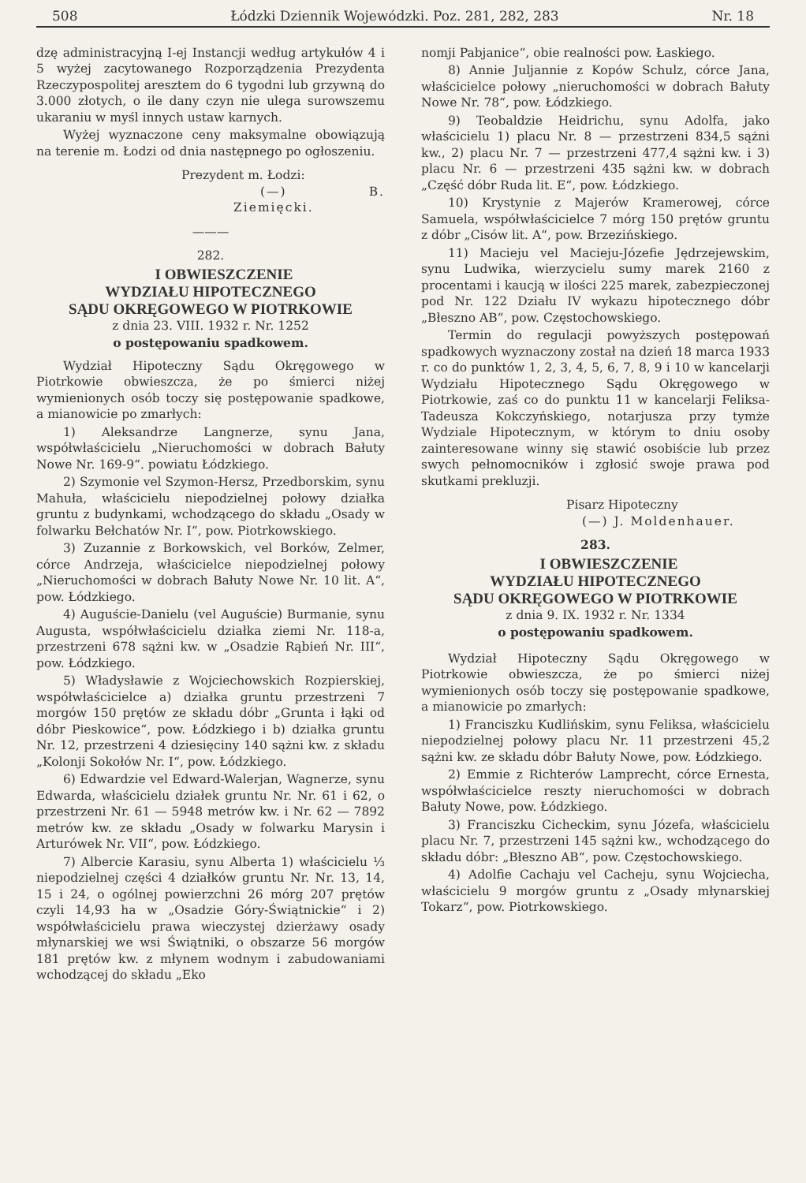508 Łódzki Dziennik Wojewódzki. Poz. 281, 282, 283 Nr. 18
dzę administracyjną I-ej Instancji według artykułów 4 i 5 wyżej zacytowanego Rozporządzenia Prezydenta Rzeczypospolitej aresztem do 6 tygodni lub grzywną do 3.000 złotych, o ile dany czyn nie ulega surowszemu ukaraniu w myśl innych ustaw karnych.
Wyżej wyznaczone ceny maksymalne obowiązują na terenie m. Łodzi od dnia następnego po ogłoszeniu.
Prezydent m. Łodzi:
(—) B. Ziemięcki.
———
282.
I OBWIESZCZENIE
WYDZIAŁU HIPOTECZNEGO
SĄDU OKRĘGOWEGO W PIOTRKOWIE
z dnia 23. VIII. 1932 r. Nr. 1252
o postępowaniu spadkowem.
Wydział Hipoteczny Sądu Okręgowego w Piotrkowie obwieszcza, że po śmierci niżej wymienionych osób toczy się postępowanie spadkowe, a mianowicie po zmarłych:
1) Aleksandrze Langnerze, synu Jana, współwłaścicielu „Nieruchomości w dobrach Bałuty Nowe Nr. 169-9“. powiatu Łódzkiego.
2) Szymonie vel Szymon-Hersz, Przedborskim, synu Mahuła, właścicielu niepodzielnej połowy działka gruntu z budynkami, wchodzącego do składu „Osady w folwarku Bełchatów Nr. I“, pow. Piotrkowskiego.
3) Zuzannie z Borkowskich, vel Borków, Zelmer, córce Andrzeja, właścicielce niepodzielnej połowy „Nieruchomości w dobrach Bałuty Nowe Nr. 10 lit. A“, pow. Łódzkiego.
4) Auguście-Danielu (vel Auguście) Burmanie, synu Augusta, współwłaścicielu działka ziemi Nr. 118-a, przestrzeni 678 sążni kw. w „Osadzie Rąbień Nr. III“, pow. Łódzkiego.
5) Władysławie z Wojciechowskich Rozpierskiej, współwłaścicielce a) działka gruntu przestrzeni 7 morgów 150 prętów ze składu dóbr „Grunta i łąki od dóbr Pieskowice“, pow. Łódzkiego i b) działka gruntu Nr. 12, przestrzeni 4 dziesięciny 140 sążni kw. z składu „Kolonji Sokołów Nr. I“, pow. Łódzkiego.
6) Edwardzie vel Edward-Walerjan, Wagnerze, synu Edwarda, właścicielu działek gruntu Nr. Nr. 61 i 62, o przestrzeni Nr. 61 — 5948 metrów kw. i Nr. 62 — 7892 metrów kw. ze składu „Osady w folwarku Marysin i Arturówek Nr. VII“, pow. Łódzkiego.
7) Albercie Karasiu, synu Alberta 1) właścicielu ⅓ niepodzielnej części 4 działków gruntu Nr. Nr. 13, 14, 15 i 24, o ogólnej powierzchni 26 mórg 207 prętów czyli 14,93 ha w „Osadzie Góry-Świątnickie“ i 2) współwłaścicielu prawa wieczystej dzierżawy osady młynarskiej we wsi Świątniki, o obszarze 56 morgów 181 prętów kw. z młynem wodnym i zabudowaniami wchodzącej do składu „Eko
nomji Pabjanice“, obie realności pow. Łaskiego.
8) Annie Juljannie z Kopów Schulz, córce Jana, właścicielce połowy „nieruchomości w dobrach Bałuty Nowe Nr. 78“, pow. Łódzkiego.
9) Teobaldzie Heidrichu, synu Adolfa, jako właścicielu 1) placu Nr. 8 — przestrzeni 834,5 sążni kw., 2) placu Nr. 7 — przestrzeni 477,4 sążni kw. i 3) placu Nr. 6 — przestrzeni 435 sążni kw. w dobrach „Część dóbr Ruda lit. E“, pow. Łódzkiego.
10) Krystynie z Majerów Kramerowej, córce Samuela, współwłaścicielce 7 mórg 150 prętów gruntu z dóbr „Cisów lit. A“, pow. Brzezińskiego.
11) Macieju vel Macieju-Józefie Jędrzejewskim, synu Ludwika, wierzycielu sumy marek 2160 z procentami i kaucją w ilości 225 marek, zabezpieczonej pod Nr. 122 Działu IV wykazu hipotecznego dóbr „Błeszno AB“, pow. Częstochowskiego.
Termin do regulacji powyższych postępowań spadkowych wyznaczony został na dzień 18 marca 1933 r. co do punktów 1, 2, 3, 4, 5, 6, 7, 8, 9 i 10 w kancelarji Wydziału Hipotecznego Sądu Okręgowego w Piotrkowie, zaś co do punktu 11 w kancelarji Feliksa-Tadeusza Kokczyńskiego, notarjusza przy tymże Wydziale Hipotecznym, w którym to dniu osoby zainteresowane winny się stawić osobiście lub przez swych pełnomocników i zgłosić swoje prawa pod skutkami prekluzji.
Pisarz Hipoteczny
(—) J. Moldenhauer.
283.
I OBWIESZCZENIE
WYDZIAŁU HIPOTECZNEGO
SĄDU OKRĘGOWEGO W PIOTRKOWIE
z dnia 9. IX. 1932 r. Nr. 1334
o postępowaniu spadkowem.
Wydział Hipoteczny Sądu Okręgowego w Piotrkowie obwieszcza, że po śmierci niżej wymienionych osób toczy się postępowanie spadkowe, a mianowicie po zmarłych:
1) Franciszku Kudlińskim, synu Feliksa, właścicielu niepodzielnej połowy placu Nr. 11 przestrzeni 45,2 sążni kw. ze składu dóbr Bałuty Nowe, pow. Łódzkiego.
2) Emmie z Richterów Lamprecht, córce Ernesta, współwłaścicielce reszty nieruchomości w dobrach Bałuty Nowe, pow. Łódzkiego.
3) Franciszku Cicheckim, synu Józefa, właścicielu placu Nr. 7, przestrzeni 145 sążni kw., wchodzącego do składu dóbr: „Błeszno AB“, pow. Częstochowskiego.
4) Adolfie Cachaju vel Cacheju, synu Wojciecha, właścicielu 9 morgów gruntu z „Osady młynarskiej Tokarz“, pow. Piotrkowskiego.